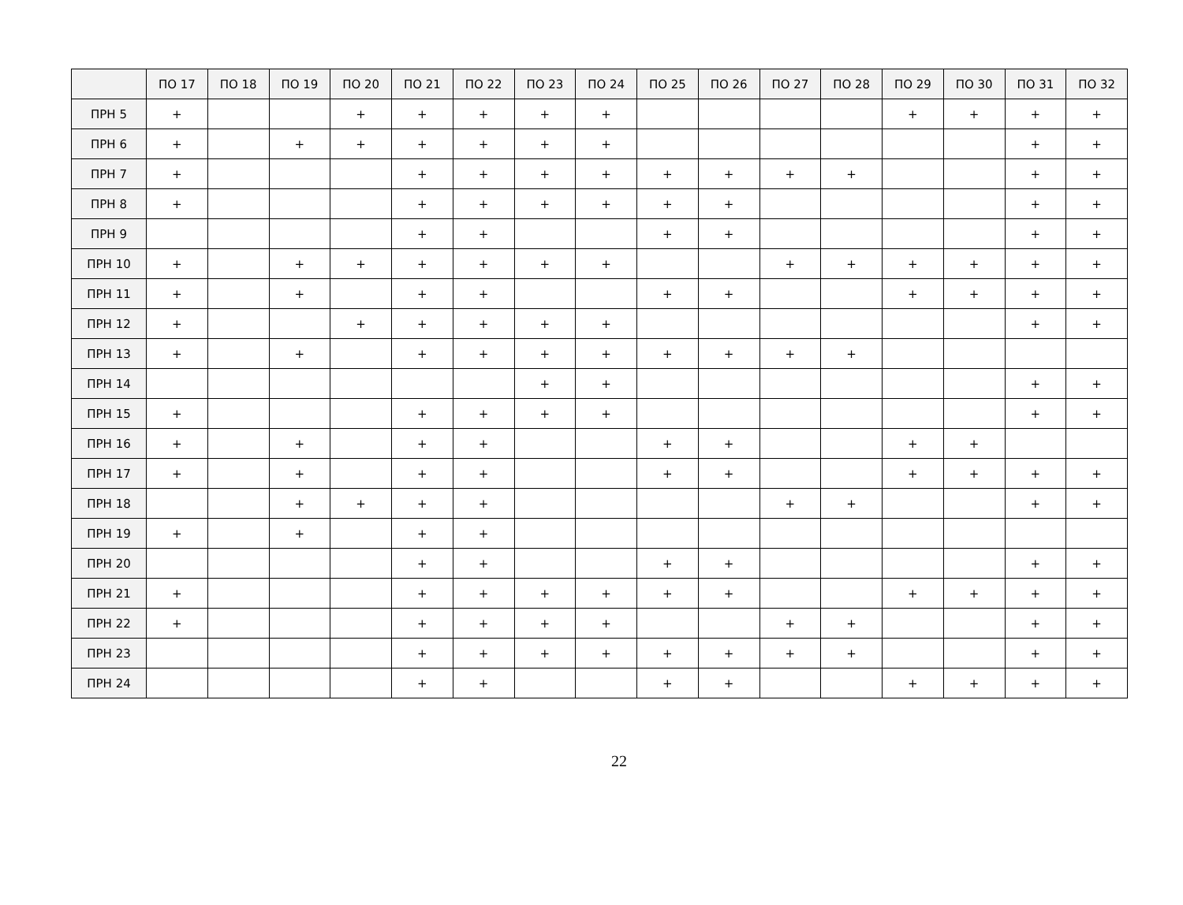| | ПО 17 | ПО 18 | ПО 19 | ПО 20 | ПО 21 | ПО 22 | ПО 23 | ПО 24 | ПО 25 | ПО 26 | ПО 27 | ПО 28 | ПО 29 | ПО 30 | ПО 31 | ПО 32 |
| --- | --- | --- | --- | --- | --- | --- | --- | --- | --- | --- | --- | --- | --- | --- | --- | --- |
| ПРН 5 | + | | | + | + | + | + | + | | | | | + | + | + | + |
| ПРН 6 | + | | + | + | + | + | + | + | | | | | | | + | + |
| ПРН 7 | + | | | | + | + | + | + | + | + | + | + | | | + | + |
| ПРН 8 | + | | | | + | + | + | + | + | + | | | | | + | + |
| ПРН 9 | | | | | + | + | | | + | + | | | | | + | + |
| ПРН 10 | + | | + | + | + | + | + | + | | | + | + | + | + | + | + |
| ПРН 11 | + | | + | | + | + | | | + | + | | | + | + | + | + |
| ПРН 12 | + | | | + | + | + | + | + | | | | | | | + | + |
| ПРН 13 | + | | + | | + | + | + | + | + | + | + | + | | | | |
| ПРН 14 | | | | | | | + | + | | | | | | | + | + |
| ПРН 15 | + | | | | + | + | + | + | | | | | | | + | + |
| ПРН 16 | + | | + | | + | + | | | + | + | | | + | + | | |
| ПРН 17 | + | | + | | + | + | | | + | + | | | + | + | + | + |
| ПРН 18 | | | + | + | + | + | | | | | + | + | | | + | + |
| ПРН 19 | + | | + | | + | + | | | | | | | | | | |
| ПРН 20 | | | | | + | + | | | + | + | | | | | + | + |
| ПРН 21 | + | | | | + | + | + | + | + | + | | | + | + | + | + |
| ПРН 22 | + | | | | + | + | + | + | | | + | + | | | + | + |
| ПРН 23 | | | | | + | + | + | + | + | + | + | + | | | + | + |
| ПРН 24 | | | | | + | + | | | + | + | | | + | + | + | + |
22